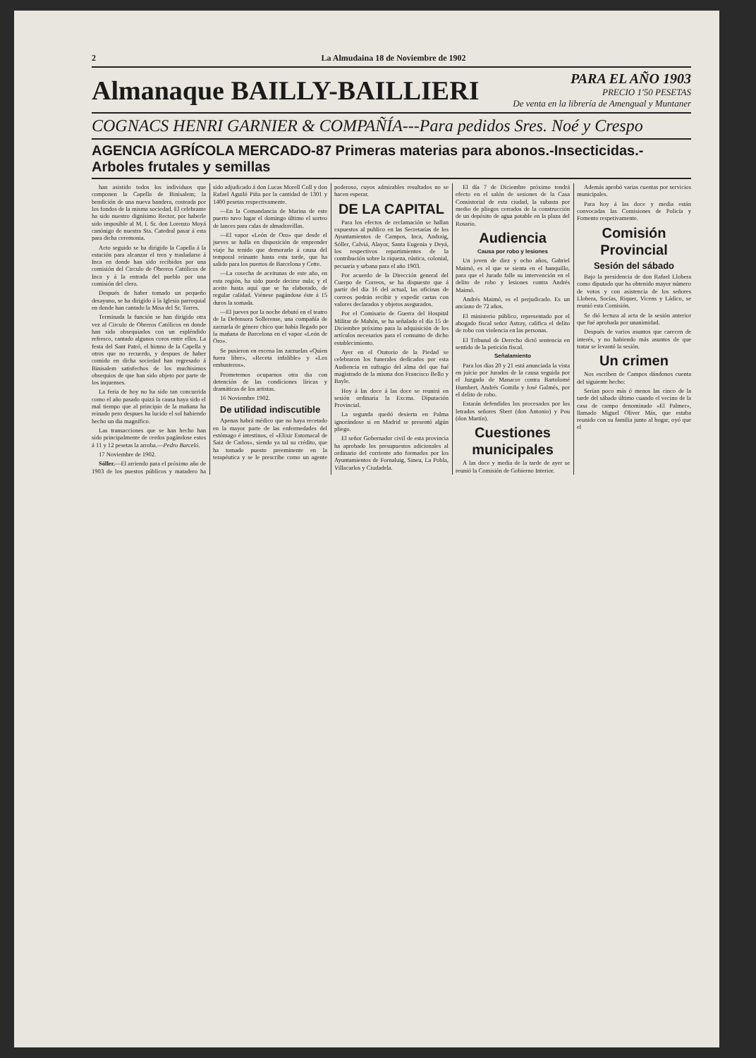2 La Almudaina 18 de Noviembre de 1902
Almanaque BAILLY-BAILLIERI
PARA EL AÑO 1903
PRECIO 1'50 PESETAS
De venta en la librería de Amengual y Muntaner
COGNACS HENRI GARNIER & COMPAÑÍA---Para pedidos Sres. Noé y Crespo
AGENCIA AGRÍCOLA MERCADO-87 Primeras materias para abonos.-Insecticidas.-Arboles frutales y semillas
han asistido todos los individuos que componen la Capella de Binisalem; la bendición de una nueva bandera, costeada por los fondos de la misma sociedad. El celebrante ha sido nuestro dignísimo Rector, por haberle sido imposible al M. I. Sr. don Lorenzo Moyá canónigo de nuestra Sta. Catedral pasar á esta para dicha ceremonia.
Acto seguido se ha dirigido la Capella á la estación para alcanzar el tren y trasladarse á Inca en donde han sido recibidos por una comisión del Circulo de Obreros Católicos de Inca y á la entrada del pueblo por una comisión del clero.
Después de haber tomado un pequeño desayuno, se ha dirigido á la Iglesia parroquial en donde han cantado la Misa del Sr. Torres.
Terminada la función se han dirigido otra vez al Circulo de Obreros Católicos en donde han sido obsequiados con un espléndido refresco, cantado algunos coros entre ellos. La festa del Sant Patró, el himno de la Capella y otros que no recuerdo, y despues de haber comido en dicha sociedad han regresado á Binisalem satisfechos de los muchisimos obsequios de que han sido objeto por parte de los inquenses.
La feria de hoy no ha sido tan concurrida como el año pasado quizá la causa haya sido el mal tiempo que al principio de la mañana ha reinado pero despues ha lucido el sol habiendo hecho un dia magnífico.
Las transacciones que se han hecho han sido principalmente de cerdos pagándose estos á 11 y 12 pesetas la arroba.—Pedro Barceló.
17 Noviembre de 1902.
Sóller.—El arriendo para el próximo año de 1903 de los puestos públicos y matadero ha sido adjudicado á don Lucas Morell Coll y don Rafael Aguiló Piña por la cantidad de 1301 y 1400 pesetas respectivamente.
—En la Comandancia de Marina de este puerto tuvo lugar el domingo último el sorteo de lances para calas de almadravillas.
—El vapor «León de Oro» que desde el jueves se halla en disposición de emprender viaje ha tenido que demorarlo á causa del temporal reinante hasta esta tarde, que ha salido para los puertos de Barcelona y Cette.
—La cosecha de aceitunas de este año, en esta región, ha sido puede decirse nula; y el aceite hasta aquí que se ha elaborado, de regular calidad. Viénese pagándose éste á 15 duros la somada.
—El jueves por la noche debutó en el teatro de la Defensora Sollerense, una compañía de zarzuela de género chico que había llegado por la mañana de Barcelona en el vapor «León de Oro».
Se pusieron en escena las zarzuelas «Quien fuera libre», «Receta infalible» y «Los embusteros».
Prometemos ocuparnos otra dia con detención de las condiciones líricas y dramáticas de los artistas.
16 Noviembre 1902.
De utilidad indiscutible
Apenas habrá médico que no haya recetado en la mayor parte de las enfermedades del estómago é intestinos, el «Elixir Estomacal de Saiz de Carlos», siendo ya tal su crédito, que ha tomado puesto preeminente en la terapéutica y se le prescribe como un agente poderoso, cuyos admirables resultados no se hacen esperar.
DE LA CAPITAL
Para los efectos de reclamación se hallan expuestos al publico en las Secretarías de los Ayuntamientos de Campos, Inca, Andraig, Sóller, Calviá, Alayor, Santa Eugenia y Deyá, los respectivos repartimientos de la contribución sobre la riqueza, rústica, colonial, pecuaria y urbana para el año 1903.
Por acuerdo de la Dirección general del Cuerpo de Correos, se ha dispuesto que á partir del día 16 del actual, las oficinas de correos podrán recibir y expedir cartas con valores declarados y objetos asegurados.
Por el Comisario de Guerra del Hospital Militar de Mahón, se ha señalado el día 15 de Diciembre próximo para la adquisición de los artículos necesarios para el consumo de dicho establecimiento.
Ayer en el Oratorio de la Piedad se celebraron los funerales dedicados por esta Audiencia en sufragio del alma del que fué magistrado de la misma don Francisco Bello y Bayle.
Hoy á las doce á las doce se reunirá en sesión ordinaria la Excma. Diputación Provincial.
La segunda quedó desierta en Palma ignorándose si en Madrid se presentó algún pliego.
El señor Gobernador civil de esta provincia ha aprobado los presupuestos adicionales al ordinario del corriente año formados por los Ayuntamientos de Fornaluig, Sineu, La Pobla, Villacarlos y Ciudadela.
El día 7 de Diciembre próximo tendrá efecto en el salón de sesiones de la Casa Consistorial de esta ciudad, la subasta por medio de pliegos cerrados de la construcción de un depósito de agua potable en la plaza del Rosario.
Audiencia
Causa por robo y lesiones
Un joven de diez y ocho años, Gabriel Maimó, es el que se sienta en el banquillo, para que el Jurado falle su intervención en el delito de robo y lesiones contra Andrés Maimó.
Andrés Maimó, es el perjudicado. Es un anciano de 72 años.
El ministerio público, representado por el abogado fiscal señor Astray, califica el delito de robo con violencia en las personas.
El Tribunal de Derecho dictó sentencia en sentido de la petición fiscal.
Señalamiento
Para los días 20 y 21 está anunciada la vista en juicio por Jurados de la causa seguida por el Juzgado de Manacor contra Bartolomé Humbert, Andrés Gomila y José Galmés, por el delito de robo.
Estarán defendidos los procesados por los letrados señores Sbert (don Antonio) y Pou (don Martín).
Cuestiones municipales
A las doce y media de la tarde de ayer se reunió la Comisión de Gobierno Interior.
Además aprobó varias cuentas por servicios municipales.
Para hoy á las doce y media están convocadas las Comisiones de Policía y Fomento respetivamente.
Comisión Provincial
Sesión del sábado
Bajo la presidencia de don Rafael Llobera como diputado que ha obtenido mayor número de votos y con asistencia de los señores Llobera, Socías, Riquer, Vicens y Ládico, se reunió esta Comisión.
Se dió lectura al acta de la sesión anterior que fué aprobada por unanimidad.
Después de varios asuntos que carecen de interés, y no habiendo más asuntos de que tratar se levantó la sesión.
Un crimen
Nos escriben de Campos dándonos cuenta del siguiente hecho:
Serían poco más ó menos las cinco de la tarde del sábado último cuando el vecino de la casa de campo denominado «El Palmer», llamado Miguel Oliver Más, que estaba reunido con su familia junto al hogar, oyó que el